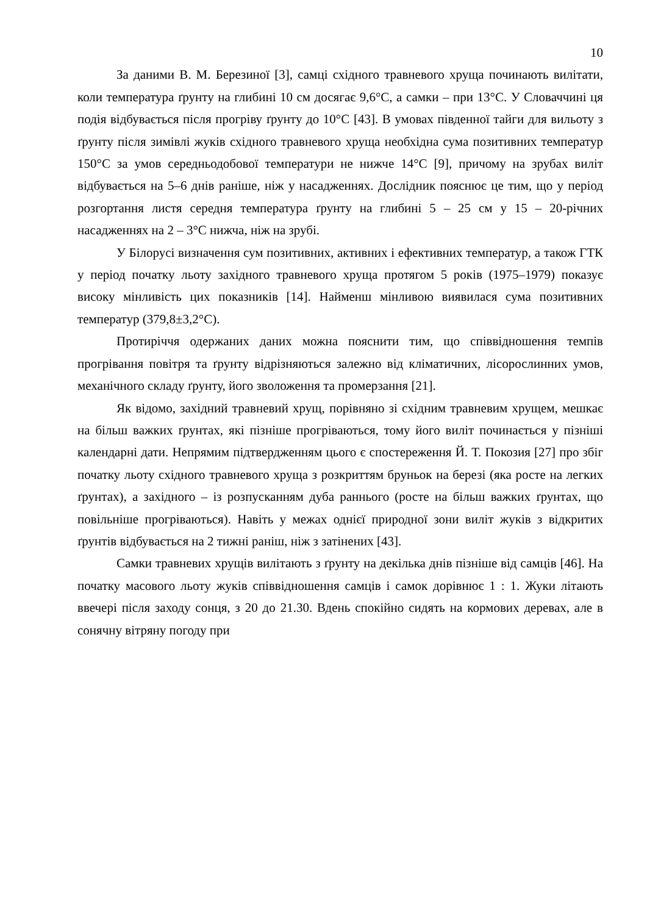10
За даними В. М. Березиної [3], самці східного травневого хруща починають вилітати, коли температура ґрунту на глибині 10 см досягає 9,6°С, а самки – при 13°С. У Словаччині ця подія відбувається після прогріву ґрунту до 10°С [43]. В умовах південної тайги для вильоту з ґрунту після зимівлі жуків східного травневого хруща необхідна сума позитивних температур 150°С за умов середньодобової температури не нижче 14°С [9], причому на зрубах виліт відбувається на 5–6 днів раніше, ніж у насадженнях. Дослідник пояснює це тим, що у період розгортання листя середня температура ґрунту на глибині 5 – 25 см у 15 – 20-річних насадженнях на 2 – 3°С нижча, ніж на зрубі.
У Білорусі визначення сум позитивних, активних і ефективних температур, а також ГТК у період початку льоту західного травневого хруща протягом 5 років (1975–1979) показує високу мінливість цих показників [14]. Найменш мінливою виявилася сума позитивних температур (379,8±3,2°С).
Протиріччя одержаних даних можна пояснити тим, що співвідношення темпів прогрівання повітря та ґрунту відрізняються залежно від кліматичних, лісорослинних умов, механічного складу ґрунту, його зволоження та промерзання [21].
Як відомо, західний травневий хрущ, порівняно зі східним травневим хрущем, мешкає на більш важких ґрунтах, які пізніше прогріваються, тому його виліт починається у пізніші календарні дати. Непрямим підтвердженням цього є спостереження Й. Т. Покозия [27] про збіг початку льоту східного травневого хруща з розкриттям бруньок на березі (яка росте на легких ґрунтах), а західного – із розпусканням дуба раннього (росте на більш важких ґрунтах, що повільніше прогріваються). Навіть у межах однієї природної зони виліт жуків з відкритих ґрунтів відбувається на 2 тижні раніш, ніж з затінених [43].
Самки травневих хрущів вилітають з ґрунту на декілька днів пізніше від самців [46]. На початку масового льоту жуків співвідношення самців і самок дорівнює 1 : 1. Жуки літають ввечері після заходу сонця, з 20 до 21.30. Вдень спокійно сидять на кормових деревах, але в сонячну вітряну погоду при